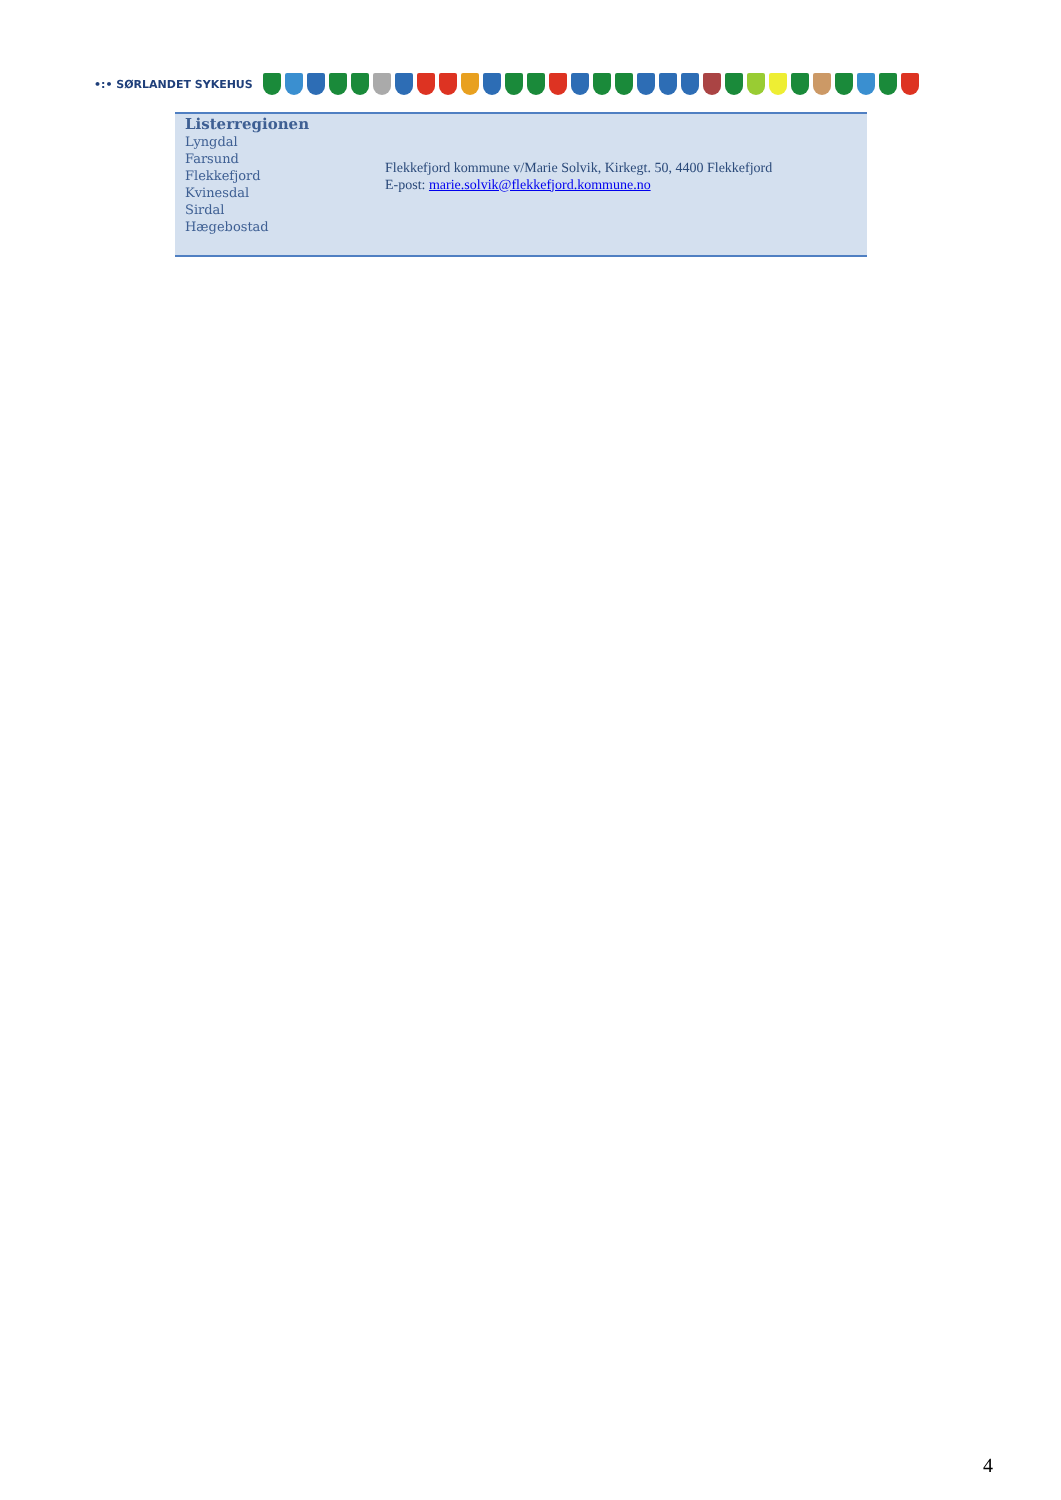•:• SØRLANDET SYKEHUS
| Listerregionen Lyngdal Farsund Flekkefjord Kvinesdal Sirdal Hægebostad | Flekkefjord kommune v/Marie Solvik, Kirkegt. 50, 4400 Flekkefjord E-post: marie.solvik@flekkefjord.kommune.no |
4